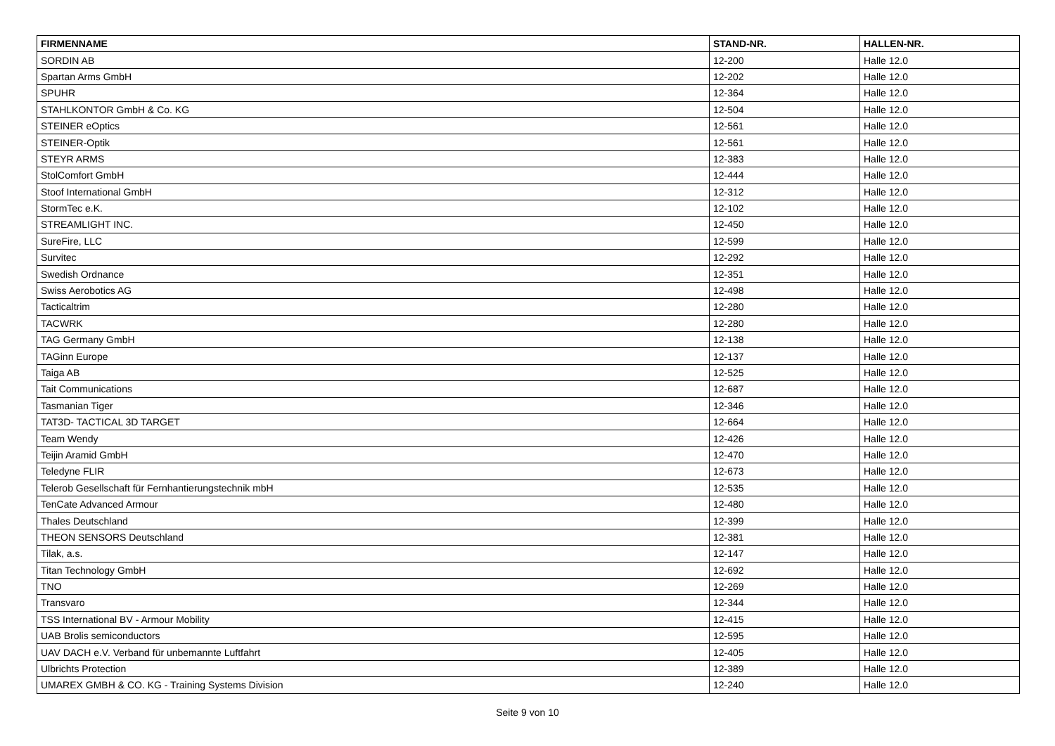| FIRMENNAME | STAND-NR. | HALLEN-NR. |
| --- | --- | --- |
| SORDIN AB | 12-200 | Halle 12.0 |
| Spartan Arms GmbH | 12-202 | Halle 12.0 |
| SPUHR | 12-364 | Halle 12.0 |
| STAHLKONTOR GmbH & Co. KG | 12-504 | Halle 12.0 |
| STEINER eOptics | 12-561 | Halle 12.0 |
| STEINER-Optik | 12-561 | Halle 12.0 |
| STEYR ARMS | 12-383 | Halle 12.0 |
| StolComfort GmbH | 12-444 | Halle 12.0 |
| Stoof International GmbH | 12-312 | Halle 12.0 |
| StormTec e.K. | 12-102 | Halle 12.0 |
| STREAMLIGHT INC. | 12-450 | Halle 12.0 |
| SureFire, LLC | 12-599 | Halle 12.0 |
| Survitec | 12-292 | Halle 12.0 |
| Swedish Ordnance | 12-351 | Halle 12.0 |
| Swiss Aerobotics AG | 12-498 | Halle 12.0 |
| Tacticaltrim | 12-280 | Halle 12.0 |
| TACWRK | 12-280 | Halle 12.0 |
| TAG Germany GmbH | 12-138 | Halle 12.0 |
| TAGinn Europe | 12-137 | Halle 12.0 |
| Taiga AB | 12-525 | Halle 12.0 |
| Tait Communications | 12-687 | Halle 12.0 |
| Tasmanian Tiger | 12-346 | Halle 12.0 |
| TAT3D- TACTICAL 3D TARGET | 12-664 | Halle 12.0 |
| Team Wendy | 12-426 | Halle 12.0 |
| Teijin Aramid GmbH | 12-470 | Halle 12.0 |
| Teledyne FLIR | 12-673 | Halle 12.0 |
| Telerob Gesellschaft für Fernhantierungstechnik mbH | 12-535 | Halle 12.0 |
| TenCate Advanced Armour | 12-480 | Halle 12.0 |
| Thales Deutschland | 12-399 | Halle 12.0 |
| THEON SENSORS Deutschland | 12-381 | Halle 12.0 |
| Tilak, a.s. | 12-147 | Halle 12.0 |
| Titan Technology GmbH | 12-692 | Halle 12.0 |
| TNO | 12-269 | Halle 12.0 |
| Transvaro | 12-344 | Halle 12.0 |
| TSS International BV - Armour Mobility | 12-415 | Halle 12.0 |
| UAB Brolis semiconductors | 12-595 | Halle 12.0 |
| UAV DACH e.V. Verband für unbemannte Luftfahrt | 12-405 | Halle 12.0 |
| Ulbrichts Protection | 12-389 | Halle 12.0 |
| UMAREX GMBH & CO. KG - Training Systems Division | 12-240 | Halle 12.0 |
Seite 9 von 10